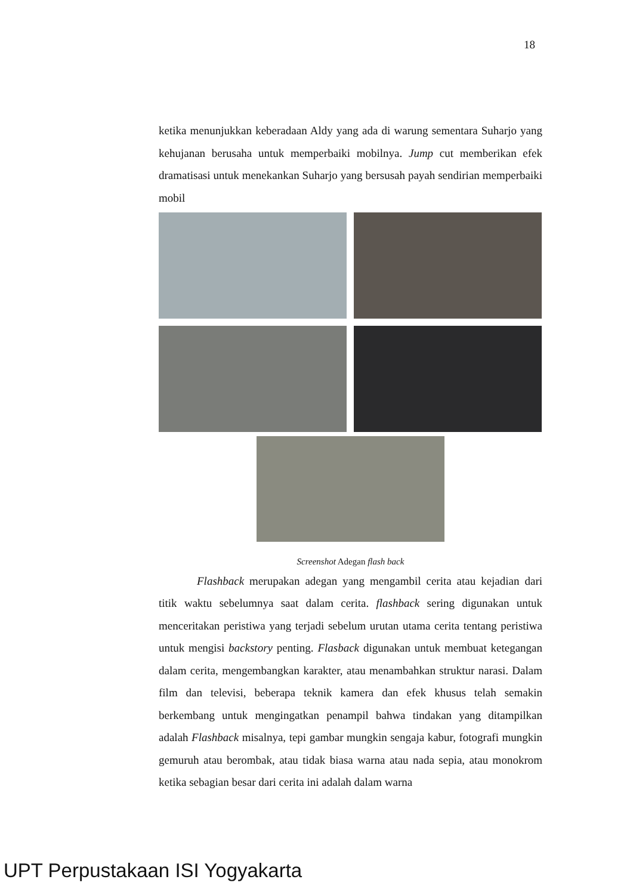18
ketika menunjukkan keberadaan Aldy yang ada di warung sementara Suharjo yang kehujanan berusaha untuk memperbaiki mobilnya. Jump cut memberikan efek dramatisasi untuk menekankan Suharjo yang bersusah payah sendirian memperbaiki mobil
Screenshot Adegan flash back
Flashback merupakan adegan yang mengambil cerita atau kejadian dari titik waktu sebelumnya saat dalam cerita. flashback sering digunakan untuk menceritakan peristiwa yang terjadi sebelum urutan utama cerita tentang peristiwa untuk mengisi backstory penting. Flasback digunakan untuk membuat ketegangan dalam cerita, mengembangkan karakter, atau menambahkan struktur narasi. Dalam film dan televisi, beberapa teknik kamera dan efek khusus telah semakin berkembang untuk mengingatkan penampil bahwa tindakan yang ditampilkan adalah Flashback misalnya, tepi gambar mungkin sengaja kabur, fotografi mungkin gemuruh atau berombak, atau tidak biasa warna atau nada sepia, atau monokrom ketika sebagian besar dari cerita ini adalah dalam warna
UPT Perpustakaan ISI Yogyakarta